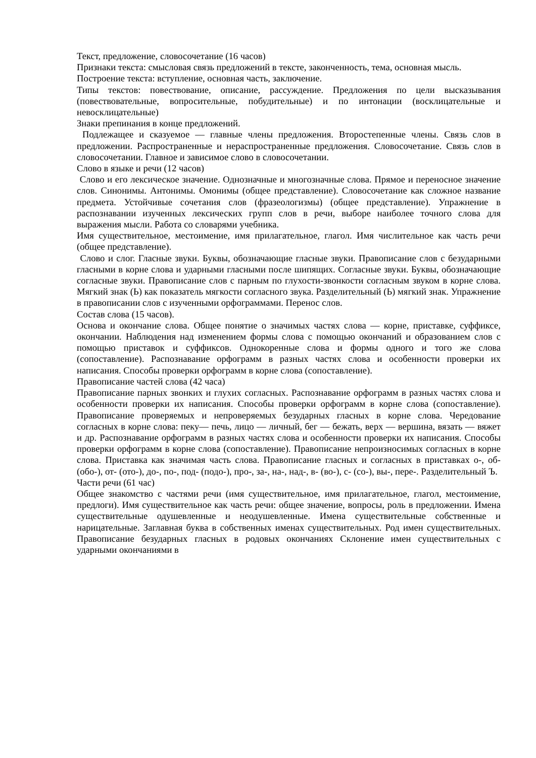Текст, предложение, словосочетание (16 часов)
Признаки текста: смысловая связь предложений в тексте, законченность, тема, основная мысль.
Построение текста: вступление, основная часть, заключение.
Типы текстов: повествование, описание, рассуждение. Предложения по цели высказывания (повествовательные, вопросительные, побудительные) и по интонации (восклицательные и невосклицательные)
Знаки препинания в конце предложений.
Подлежащее и сказуемое — главные члены предложения. Второстепенные члены. Связь слов в предложении. Распространенные и нераспространенные предложения. Словосочетание. Связь слов в словосочетании. Главное и зависимое слово в словосочетании.
Слово в языке и речи (12 часов)
Слово и его лексическое значение. Однозначные и многозначные слова. Прямое и переносное значение слов. Синонимы. Антонимы. Омонимы (общее представление). Словосочетание как сложное название предмета. Устойчивые сочетания слов (фразеологизмы) (общее представление). Упражнение в распознавании изученных лексических групп слов в речи, выборе наиболее точного слова для выражения мысли. Работа со словарями учебника.
Имя существительное, местоимение, имя прилагательное, глагол. Имя числительное как часть речи (общее представление).
Слово и слог. Гласные звуки. Буквы, обозначающие гласные звуки. Правописание слов с безударными гласными в корне слова и ударными гласными после шипящих. Согласные звуки. Буквы, обозначающие согласные звуки. Правописание слов с парным по глухости-звонкости согласным звуком в корне слова. Мягкий знак (Ь) как показатель мягкости согласного звука. Разделительный (Ь) мягкий знак. Упражнение в правописании слов с изученными орфограммами. Перенос слов.
Состав слова (15 часов).
Основа и окончание слова. Общее понятие о значимых частях слова — корне, приставке, суффиксе, окончании. Наблюдения над изменением формы слова с помощью окончаний и образованием слов с помощью приставок и суффиксов. Однокоренные слова и формы одного и того же слова (сопоставление). Распознавание орфограмм в разных частях слова и особенности проверки их написания. Способы проверки орфограмм в корне слова (сопоставление).
Правописание частей слова (42 часа)
Правописание парных звонких и глухих согласных. Распознавание орфограмм в разных частях слова и особенности проверки их написания. Способы проверки орфограмм в корне слова (сопоставление). Правописание проверяемых и непроверяемых безударных гласных в корне слова. Чередование согласных в корне слова: пеку— печь, лицо — личный, бег — бежать, верх — вершина, вязать — вяжет и др. Распознавание орфограмм в разных частях слова и особенности проверки их написания. Способы проверки орфограмм в корне слова (сопоставление). Правописание непроизносимых согласных в корне слова. Приставка как значимая часть слова. Правописание гласных и согласных в приставках о-, об-(обо-), от- (ото-), до-, по-, под- (подо-), про-, за-, на-, над-, в- (во-), с- (со-), вы-, пере-. Разделительный Ъ.
Части речи (61 час)
Общее знакомство с частями речи (имя существительное, имя прилагательное, глагол, местоимение, предлоги). Имя существительное как часть речи: общее значение, вопросы, роль в предложении. Имена существительные одушевленные и неодушевленные. Имена существительные собственные и нарицательные. Заглавная буква в собственных именах существительных. Род имен существительных. Правописание безударных гласных в родовых окончаниях Склонение имен существительных с ударными окончаниями в